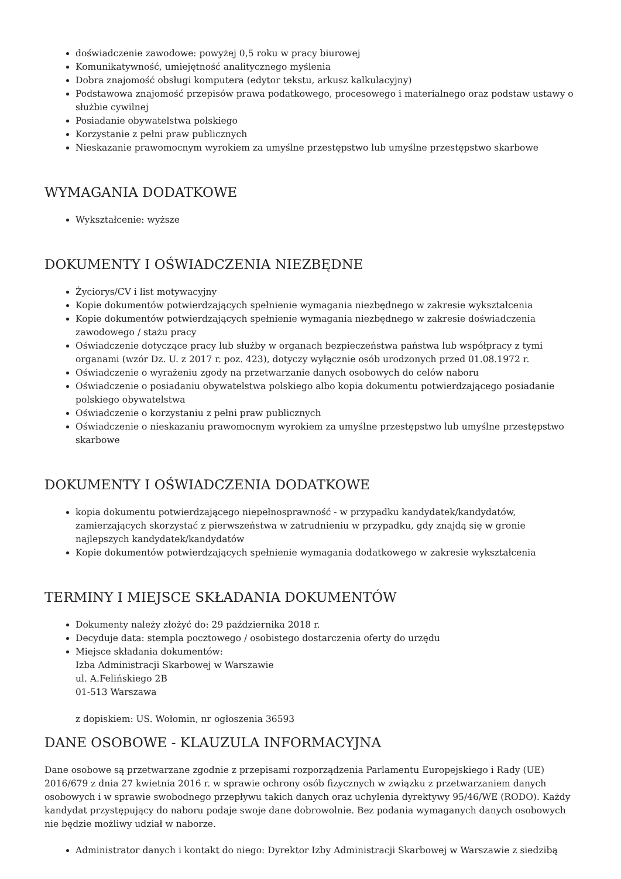doświadczenie zawodowe: powyżej 0,5 roku w pracy biurowej
Komunikatywność, umiejętność analitycznego myślenia
Dobra znajomość obsługi komputera (edytor tekstu, arkusz kalkulacyjny)
Podstawowa znajomość przepisów prawa podatkowego, procesowego i materialnego oraz podstaw ustawy o służbie cywilnej
Posiadanie obywatelstwa polskiego
Korzystanie z pełni praw publicznych
Nieskazanie prawomocnym wyrokiem za umyślne przestępstwo lub umyślne przestępstwo skarbowe
WYMAGANIA DODATKOWE
Wykształcenie: wyższe
DOKUMENTY I OŚWIADCZENIA NIEZBĘDNE
Życiorys/CV i list motywacyjny
Kopie dokumentów potwierdzających spełnienie wymagania niezbędnego w zakresie wykształcenia
Kopie dokumentów potwierdzających spełnienie wymagania niezbędnego w zakresie doświadczenia zawodowego / stażu pracy
Oświadczenie dotyczące pracy lub służby w organach bezpieczeństwa państwa lub współpracy z tymi organami (wzór Dz. U. z 2017 r. poz. 423), dotyczy wyłącznie osób urodzonych przed 01.08.1972 r.
Oświadczenie o wyrażeniu zgody na przetwarzanie danych osobowych do celów naboru
Oświadczenie o posiadaniu obywatelstwa polskiego albo kopia dokumentu potwierdzającego posiadanie polskiego obywatelstwa
Oświadczenie o korzystaniu z pełni praw publicznych
Oświadczenie o nieskazaniu prawomocnym wyrokiem za umyślne przestępstwo lub umyślne przestępstwo skarbowe
DOKUMENTY I OŚWIADCZENIA DODATKOWE
kopia dokumentu potwierdzającego niepełnosprawność - w przypadku kandydatek/kandydatów, zamierzających skorzystać z pierwszeństwa w zatrudnieniu w przypadku, gdy znajdą się w gronie najlepszych kandydatek/kandydatów
Kopie dokumentów potwierdzających spełnienie wymagania dodatkowego w zakresie wykształcenia
TERMINY I MIEJSCE SKŁADANIA DOKUMENTÓW
Dokumenty należy złożyć do: 29 października 2018 r.
Decyduje data: stempla pocztowego / osobistego dostarczenia oferty do urzędu
Miejsce składania dokumentów:
Izba Administracji Skarbowej w Warszawie
ul. A.Felińskiego 2B
01-513 Warszawa
z dopiskiem: US. Wołomin, nr ogłoszenia 36593
DANE OSOBOWE - KLAUZULA INFORMACYJNA
Dane osobowe są przetwarzane zgodnie z przepisami rozporządzenia Parlamentu Europejskiego i Rady (UE) 2016/679 z dnia 27 kwietnia 2016 r. w sprawie ochrony osób fizycznych w związku z przetwarzaniem danych osobowych i w sprawie swobodnego przepływu takich danych oraz uchylenia dyrektywy 95/46/WE (RODO). Każdy kandydat przystępujący do naboru podaje swoje dane dobrowolnie. Bez podania wymaganych danych osobowych nie będzie możliwy udział w naborze.
Administrator danych i kontakt do niego: Dyrektor Izby Administracji Skarbowej w Warszawie z siedzibą